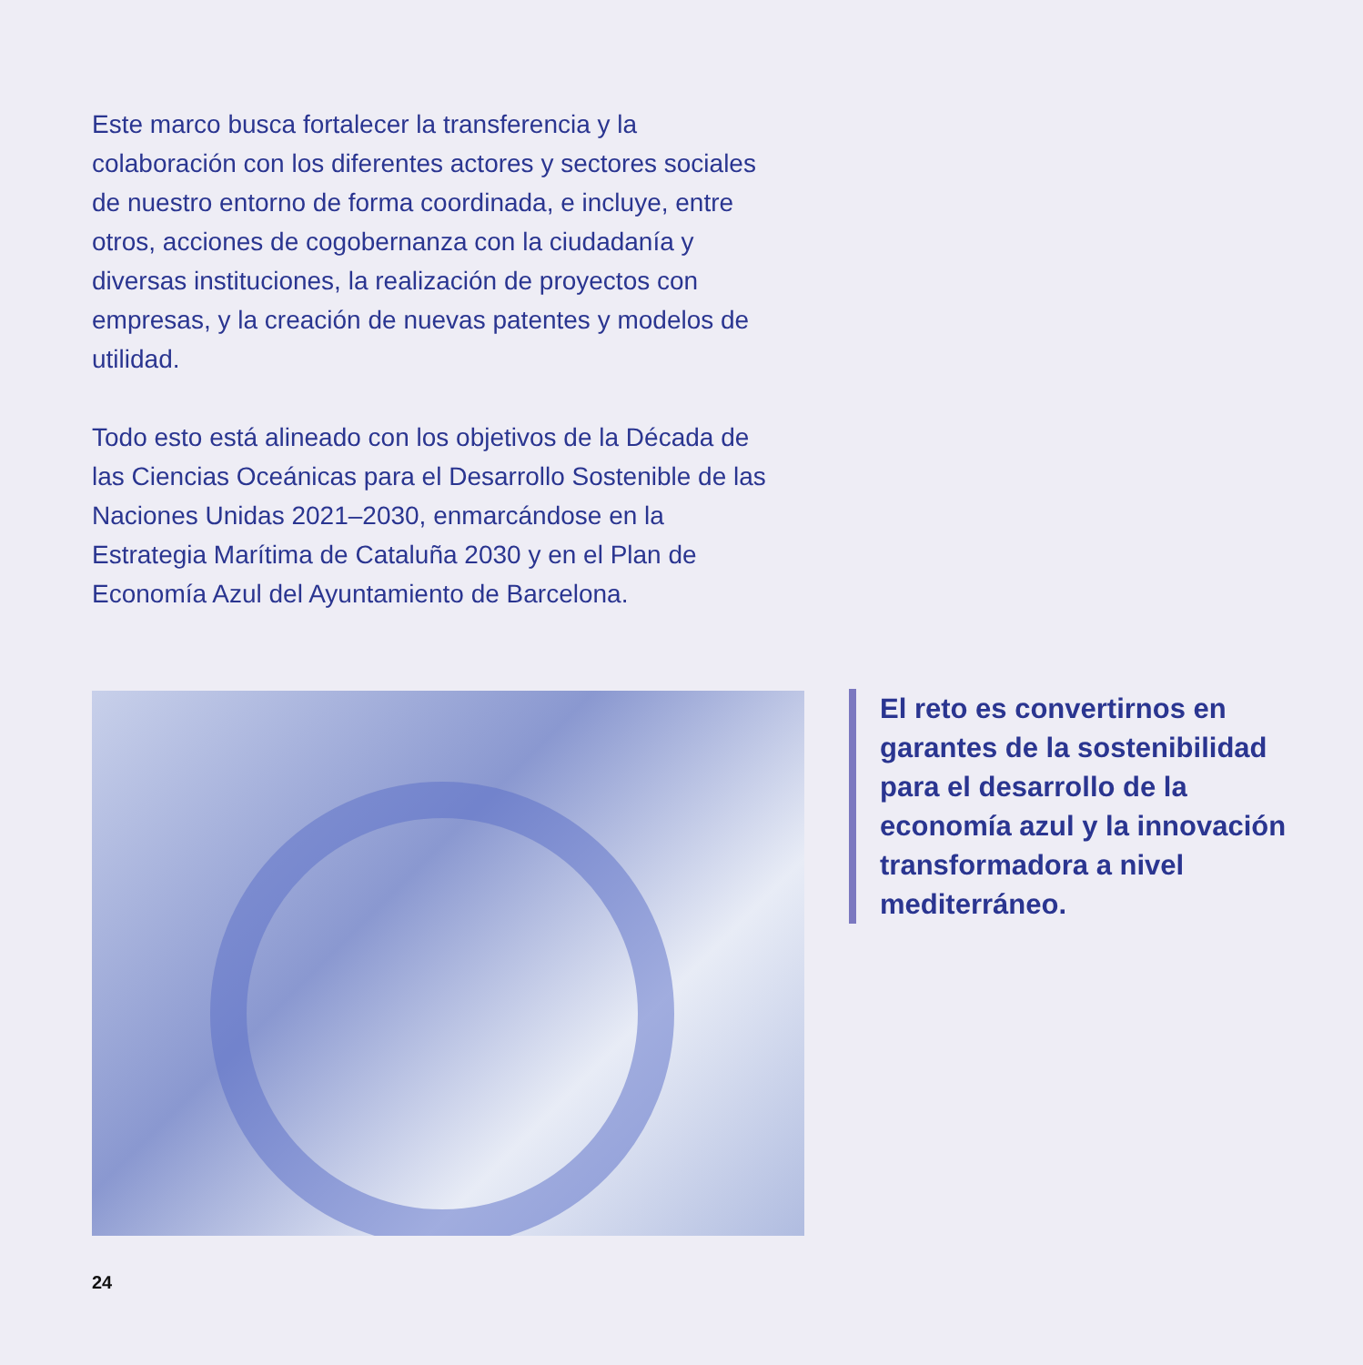Este marco busca fortalecer la transferencia y la colaboración con los diferentes actores y sectores sociales de nuestro entorno de forma coordinada, e incluye, entre otros, acciones de cogobernanza con la ciudadanía y diversas instituciones, la realización de proyectos con empresas, y la creación de nuevas patentes y modelos de utilidad.
Todo esto está alineado con los objetivos de la Década de las Ciencias Oceánicas para el Desarrollo Sostenible de las Naciones Unidas 2021–2030, enmarcándose en la Estrategia Marítima de Cataluña 2030 y en el Plan de Economía Azul del Ayuntamiento de Barcelona.
El reto es convertirnos en garantes de la sostenibilidad para el desarrollo de la economía azul y la innovación transformadora a nivel mediterráneo.
24